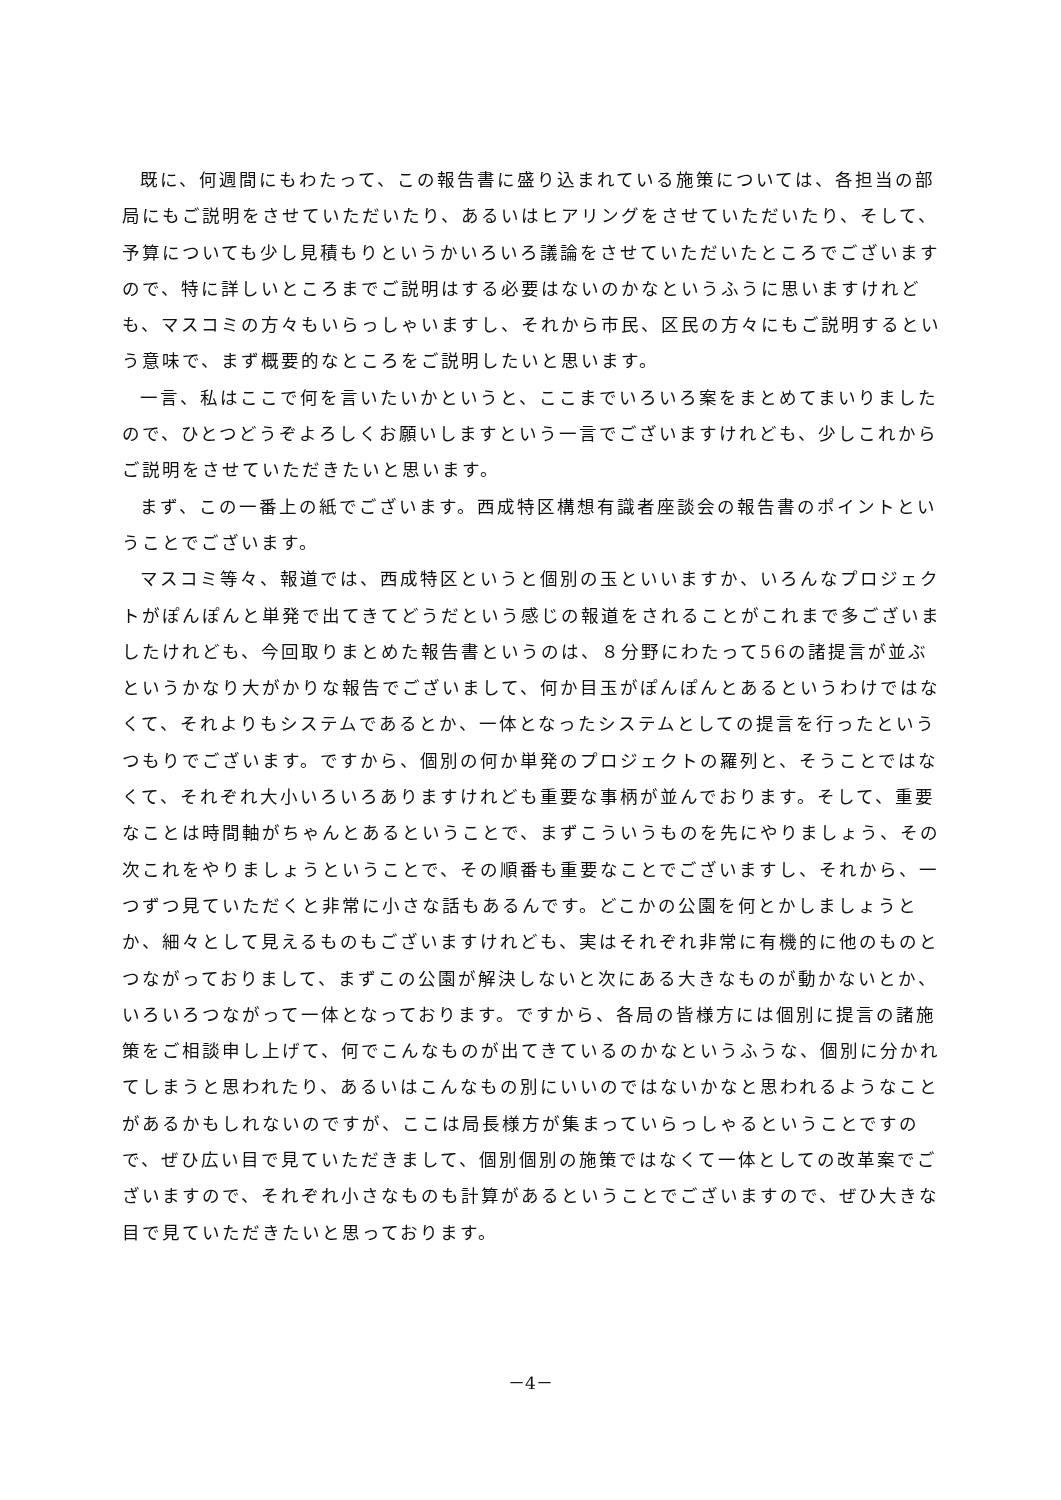既に、何週間にもわたって、この報告書に盛り込まれている施策については、各担当の部局にもご説明をさせていただいたり、あるいはヒアリングをさせていただいたり、そして、予算についても少し見積もりというかいろいろ議論をさせていただいたところでございますので、特に詳しいところまでご説明はする必要はないのかなというふうに思いますけれども、マスコミの方々もいらっしゃいますし、それから市民、区民の方々にもご説明するという意味で、まず概要的なところをご説明したいと思います。
一言、私はここで何を言いたいかというと、ここまでいろいろ案をまとめてまいりましたので、ひとつどうぞよろしくお願いしますという一言でございますけれども、少しこれからご説明をさせていただきたいと思います。
まず、この一番上の紙でございます。西成特区構想有識者座談会の報告書のポイントということでございます。
マスコミ等々、報道では、西成特区というと個別の玉といいますか、いろんなプロジェクトがぽんぽんと単発で出てきてどうだという感じの報道をされることがこれまで多ございましたけれども、今回取りまとめた報告書というのは、８分野にわたって56の諸提言が並ぶというかなり大がかりな報告でございまして、何か目玉がぽんぽんとあるというわけではなくて、それよりもシステムであるとか、一体となったシステムとしての提言を行ったというつもりでございます。ですから、個別の何か単発のプロジェクトの羅列と、そうことではなくて、それぞれ大小いろいろありますけれども重要な事柄が並んでおります。そして、重要なことは時間軸がちゃんとあるということで、まずこういうものを先にやりましょう、その次これをやりましょうということで、その順番も重要なことでございますし、それから、一つずつ見ていただくと非常に小さな話もあるんです。どこかの公園を何とかしましょうとか、細々として見えるものもございますけれども、実はそれぞれ非常に有機的に他のものとつながっておりまして、まずこの公園が解決しないと次にある大きなものが動かないとか、いろいろつながって一体となっております。ですから、各局の皆様方には個別に提言の諸施策をご相談申し上げて、何でこんなものが出てきているのかなというふうな、個別に分かれてしまうと思われたり、あるいはこんなもの別にいいのではないかなと思われるようなことがあるかもしれないのですが、ここは局長様方が集まっていらっしゃるということですので、ぜひ広い目で見ていただきまして、個別個別の施策ではなくて一体としての改革案でございますので、それぞれ小さなものも計算があるということでございますので、ぜひ大きな目で見ていただきたいと思っております。
－4－